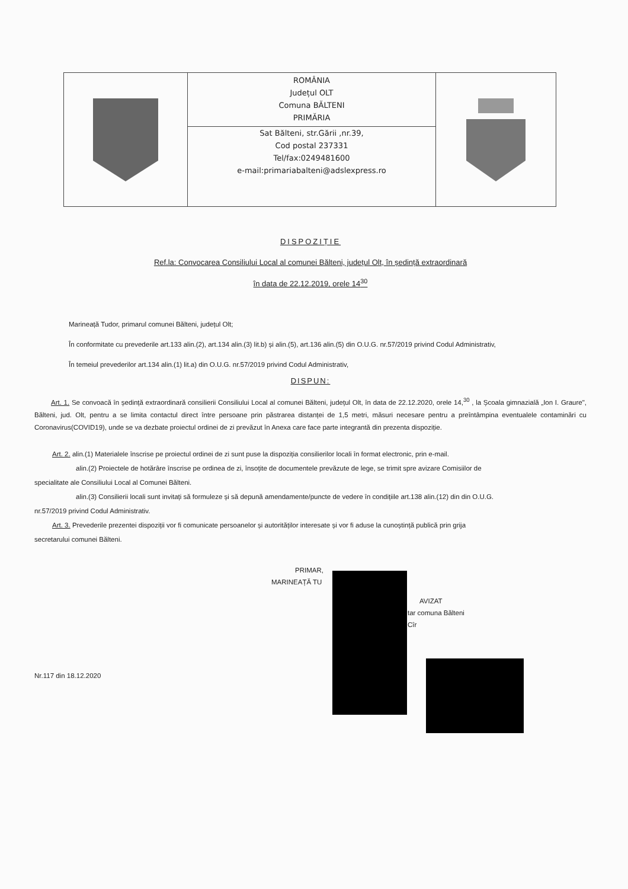ROMÂNIA
Județul OLT
Comuna BĂLTENI
PRIMĂRIA
Sat Bălteni, str.Gării ,nr.39,
Cod postal 237331
Tel/fax:0249481600
e-mail:primariabalteni@adslexpress.ro
DISPOZIȚIE
Ref.la: Convocarea Consiliului Local al comunei Bălteni, județul Olt, în ședință extraordinară
în data de 22.12.2019, orele 14<sup>30</sup>
Marineață Tudor, primarul comunei Bălteni, județul Olt;
În conformitate cu prevederile art.133 alin.(2), art.134 alin.(3) lit.b) și alin.(5), art.136 alin.(5) din O.U.G. nr.57/2019 privind Codul Administrativ,
În temeiul prevederilor art.134 alin.(1) lit.a) din O.U.G. nr.57/2019 privind Codul Administrativ,
DISPUN:
Art. 1. Se convoacă în ședință extraordinară consilierii Consiliului Local al comunei Bălteni, județul Olt, în data de 22.12.2020, orele 14,<sup>30</sup> , la Școala gimnazială „Ion I. Graure", Bălteni, jud. Olt, pentru a se limita contactul direct între persoane prin păstrarea distanței de 1,5 metri, măsuri necesare pentru a preîntâmpina eventualele contaminări cu Coronavirus(COVID19), unde se va dezbate proiectul ordinei de zi prevăzut în Anexa care face parte integrantă din prezenta dispoziție.
Art. 2. alin.(1) Materialele înscrise pe proiectul ordinei de zi sunt puse la dispoziția consilierilor locali în format electronic, prin e-mail.
alin.(2) Proiectele de hotărâre înscrise pe ordinea de zi, însoțite de documentele prevăzute de lege, se trimit spre avizare Comisiilor de
specialitate ale Consiliului Local al Comunei Bălteni.
alin.(3) Consilierii locali sunt invitați să formuleze și să depună amendamente/puncte de vedere în condițiile art.138 alin.(12) din din O.U.G.
nr.57/2019 privind Codul Administrativ.
Art. 3. Prevederile prezentei dispoziții vor fi comunicate persoanelor și autorităților interesate și vor fi aduse la cunoștință publică prin grija
secretarului comunei Bălteni.
PRIMAR,
MARINEAȚĂ TU
AVIZAT
tar comuna Bălteni
Cîr
Nr.117 din 18.12.2020